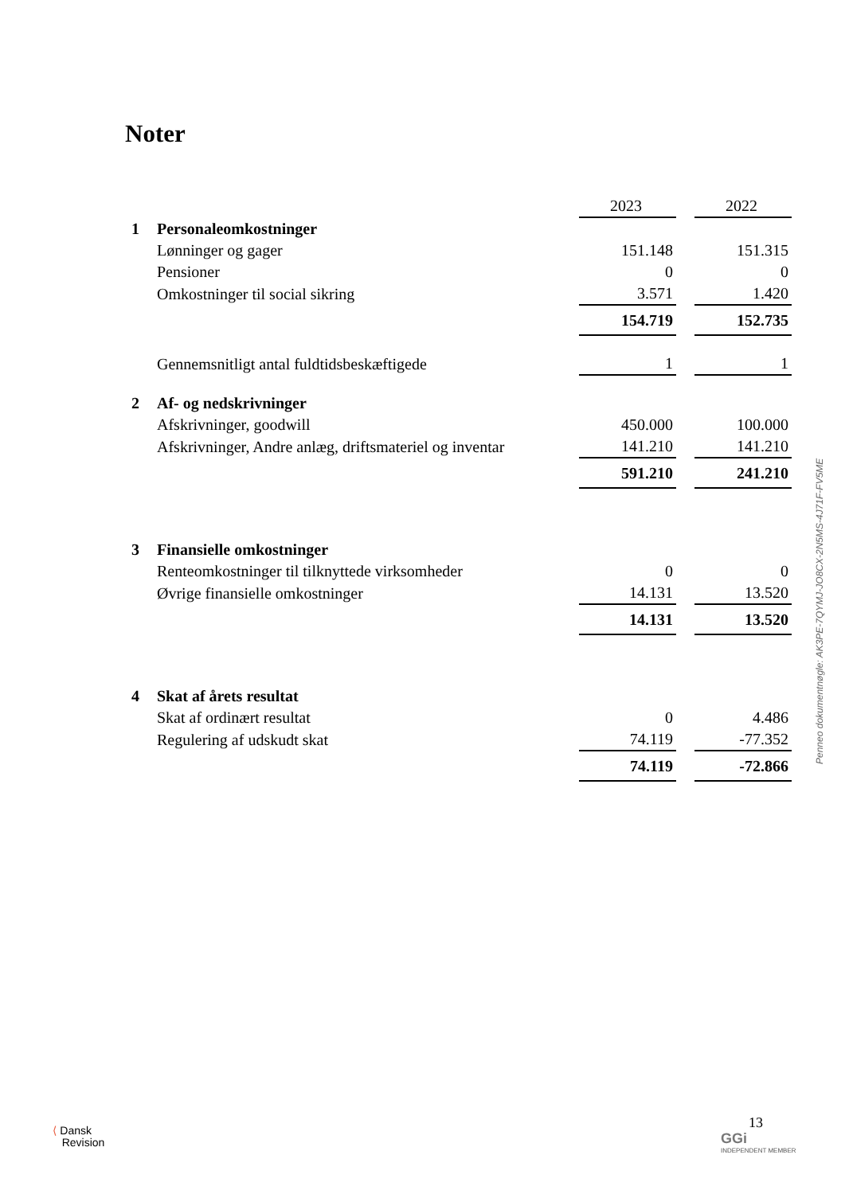Noter
| | | 2023 | | 2022 |
| 1 | Personaleomkostninger | | | |
| | Lønninger og gager | 151.148 | | 151.315 |
| | Pensioner | 0 | | 0 |
| | Omkostninger til social sikring | 3.571 | | 1.420 |
| | | 154.719 | | 152.735 |
| | Gennemsnitligt antal fuldtidsbeskæftigede | 1 | | 1 |
| 2 | Af- og nedskrivninger | | | |
| | Afskrivninger, goodwill | 450.000 | | 100.000 |
| | Afskrivninger, Andre anlæg, driftsmateriel og inventar | 141.210 | | 141.210 |
| | | 591.210 | | 241.210 |
| 3 | Finansielle omkostninger | | | |
| | Renteomkostninger til tilknyttede virksomheder | 0 | | 0 |
| | Øvrige finansielle omkostninger | 14.131 | | 13.520 |
| | | 14.131 | | 13.520 |
| 4 | Skat af årets resultat | | | |
| | Skat af ordinært resultat | 0 | | 4.486 |
| | Regulering af udskudt skat | 74.119 | | -77.352 |
| | | 74.119 | | -72.866 |
Penneo dokumentnøgle: AK3PE-7QYMJ-JO8CX-2N5MS-4J71F-FV5ME
13
⟨ Dansk
Revision
GGi
INDEPENDENT MEMBER